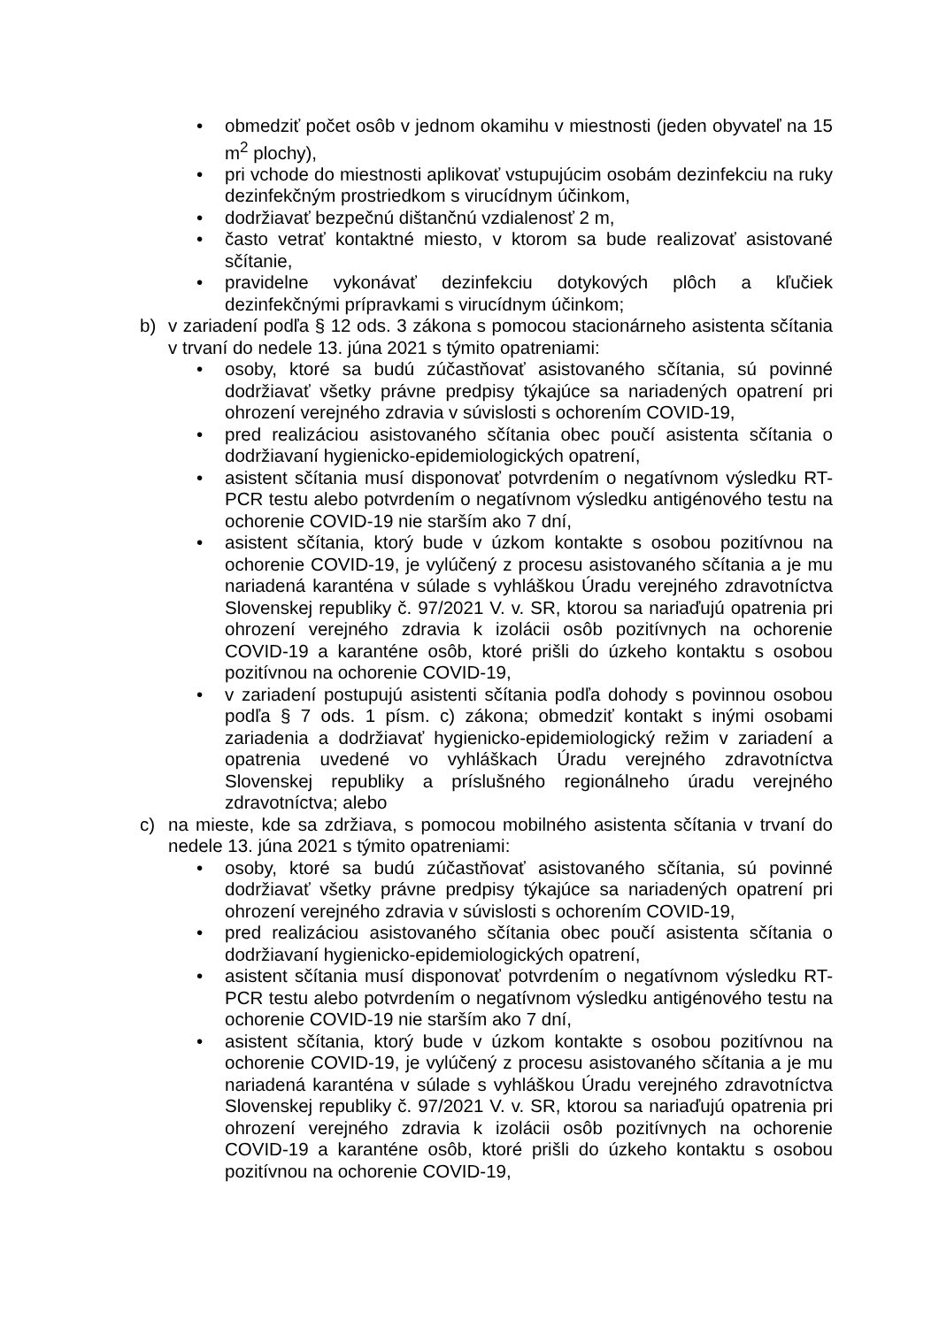• obmedziť počet osôb v jednom okamihu v miestnosti (jeden obyvateľ na 15 m<sup>2</sup> plochy),
• pri vchode do miestnosti aplikovať vstupujúcim osobám dezinfekciu na ruky dezinfekčným prostriedkom s virucídnym účinkom,
• dodržiavať bezpečnú dištančnú vzdialenosť 2 m,
• často vetrať kontaktné miesto, v ktorom sa bude realizovať asistované sčítanie,
• pravidelne vykonávať dezinfekciu dotykových plôch a kľučiek dezinfekčnými prípravkami s virucídnym účinkom;
b) v zariadení podľa § 12 ods. 3 zákona s pomocou stacionárneho asistenta sčítania v trvaní do nedele 13. júna 2021 s týmito opatreniami:
• osoby, ktoré sa budú zúčastňovať asistovaného sčítania, sú povinné dodržiavať všetky právne predpisy týkajúce sa nariadených opatrení pri ohrození verejného zdravia v súvislosti s ochorením COVID-19,
• pred realizáciou asistovaného sčítania obec poučí asistenta sčítania o dodržiavaní hygienicko-epidemiologických opatrení,
• asistent sčítania musí disponovať potvrdením o negatívnom výsledku RT-PCR testu alebo potvrdením o negatívnom výsledku antigénového testu na ochorenie COVID-19 nie starším ako 7 dní,
• asistent sčítania, ktorý bude v úzkom kontakte s osobou pozitívnou na ochorenie COVID-19, je vylúčený z procesu asistovaného sčítania a je mu nariadená karanténa v súlade s vyhláškou Úradu verejného zdravotníctva Slovenskej republiky č. 97/2021 V. v. SR, ktorou sa nariaďujú opatrenia pri ohrození verejného zdravia k izolácii osôb pozitívnych na ochorenie COVID-19 a karanténe osôb, ktoré prišli do úzkeho kontaktu s osobou pozitívnou na ochorenie COVID-19,
• v zariadení postupujú asistenti sčítania podľa dohody s povinnou osobou podľa § 7 ods. 1 písm. c) zákona; obmedziť kontakt s inými osobami zariadenia a dodržiavať hygienicko-epidemiologický režim v zariadení a opatrenia uvedené vo vyhláškach Úradu verejného zdravotníctva Slovenskej republiky a príslušného regionálneho úradu verejného zdravotníctva; alebo
c) na mieste, kde sa zdržiava, s pomocou mobilného asistenta sčítania v trvaní do nedele 13. júna 2021 s týmito opatreniami:
• osoby, ktoré sa budú zúčastňovať asistovaného sčítania, sú povinné dodržiavať všetky právne predpisy týkajúce sa nariadených opatrení pri ohrození verejného zdravia v súvislosti s ochorením COVID-19,
• pred realizáciou asistovaného sčítania obec poučí asistenta sčítania o dodržiavaní hygienicko-epidemiologických opatrení,
• asistent sčítania musí disponovať potvrdením o negatívnom výsledku RT-PCR testu alebo potvrdením o negatívnom výsledku antigénového testu na ochorenie COVID-19 nie starším ako 7 dní,
• asistent sčítania, ktorý bude v úzkom kontakte s osobou pozitívnou na ochorenie COVID-19, je vylúčený z procesu asistovaného sčítania a je mu nariadená karanténa v súlade s vyhláškou Úradu verejného zdravotníctva Slovenskej republiky č. 97/2021 V. v. SR, ktorou sa nariaďujú opatrenia pri ohrození verejného zdravia k izolácii osôb pozitívnych na ochorenie COVID-19 a karanténe osôb, ktoré prišli do úzkeho kontaktu s osobou pozitívnou na ochorenie COVID-19,